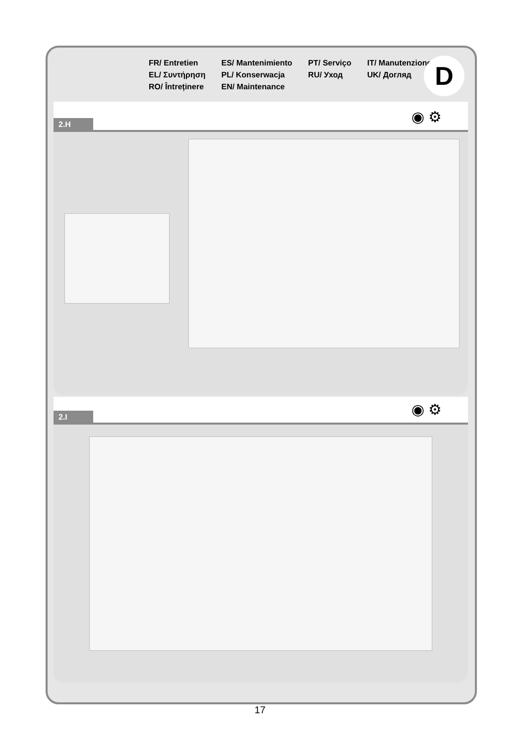FR/ Entretien
EL/ Συντήρηση
RO/ Întreținere
ES/ Mantenimiento
PL/ Konserwacja
EN/ Maintenance
PT/ Serviço
RU/ Уход
IT/ Manutenzione
UK/ Догляд
D
◉ ⚙
2.H
◉ ⚙
2.I
17